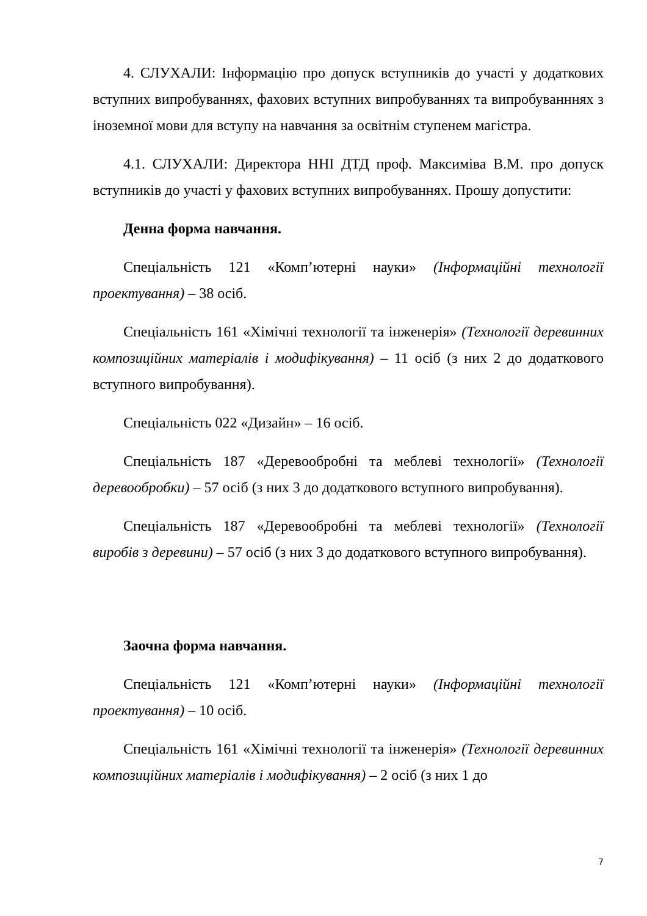4. СЛУХАЛИ: Інформацію про допуск вступників до участі у додаткових вступних випробуваннях, фахових вступних випробуваннях та випробуванннях з іноземної мови для вступу на навчання за освітнім ступенем магістра.
4.1. СЛУХАЛИ: Директора ННІ ДТД проф. Максиміва В.М. про допуск вступників до участі у фахових вступних випробуваннях. Прошу допустити:
Денна форма навчання.
Спеціальність 121 «Комп’ютерні науки» (Інформаційні технології проектування) – 38 осіб.
Спеціальність 161 «Хімічні технології та інженерія» (Технології деревинних композиційних матеріалів і модифікування) – 11 осіб (з них 2 до додаткового вступного випробування).
Спеціальність 022 «Дизайн» – 16 осіб.
Спеціальність 187 «Деревообробні та меблеві технології» (Технології деревообробки) – 57 осіб (з них 3 до додаткового вступного випробування).
Спеціальність 187 «Деревообробні та меблеві технології» (Технології виробів з деревини) – 57 осіб (з них 3 до додаткового вступного випробування).
Заочна форма навчання.
Спеціальність 121 «Комп’ютерні науки» (Інформаційні технології проектування) – 10 осіб.
Спеціальність 161 «Хімічні технології та інженерія» (Технології деревинних композиційних матеріалів і модифікування) – 2 осіб (з них 1 до
7